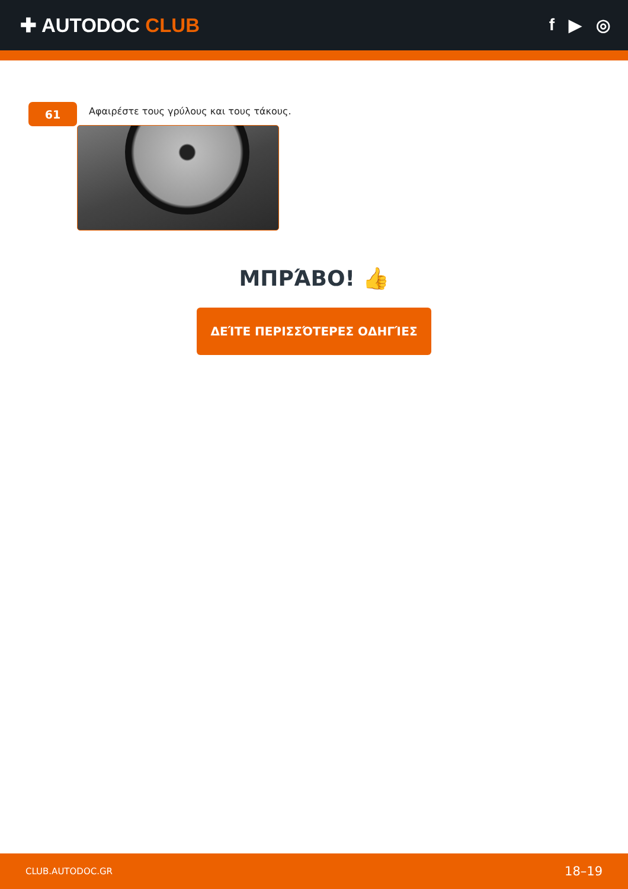✚ AUTODOC CLUB
f ▶ ◎
61
Αφαιρέστε τους γρύλους και τους τάκους.
ΜΠΡΆΒΟ! 👍
ΔΕΊΤΕ ΠΕΡΙΣΣΌΤΕΡΕΣ ΟΔΗΓΊΕΣ
CLUB.AUTODOC.GR 18–19